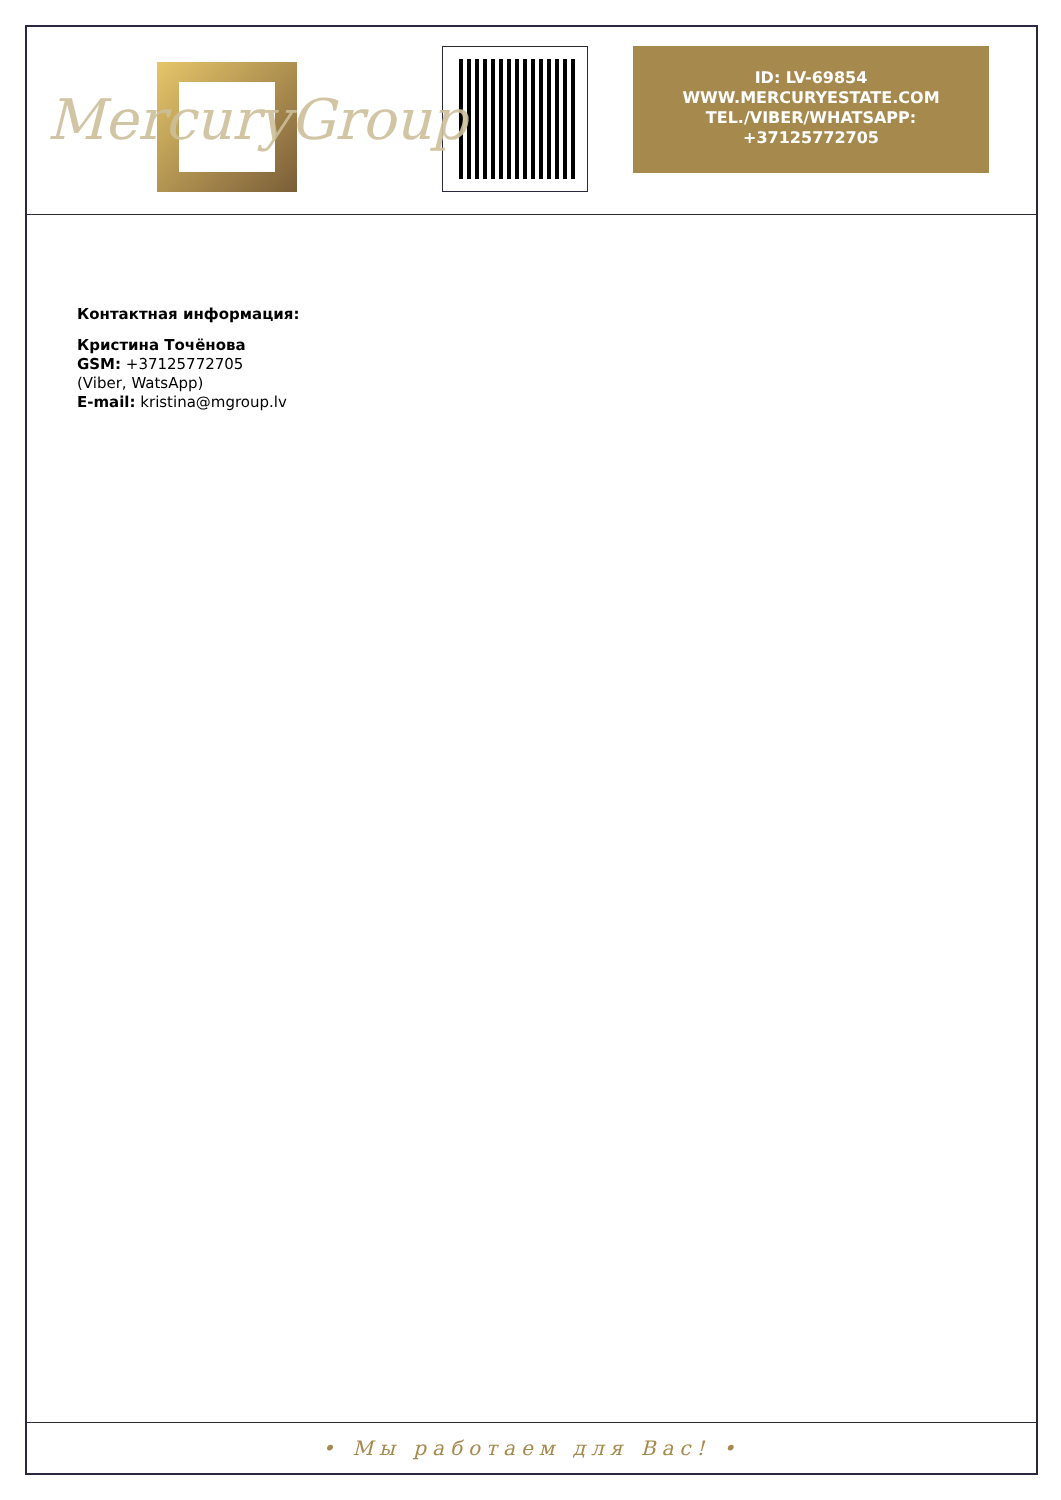MercuryGroup
ID: LV-69854
WWW.MERCURYESTATE.COM
TEL./VIBER/WHATSAPP:
+37125772705
Контактная информация:
Кристина Точёнова
GSM: +37125772705
(Viber, WatsApp)
E-mail: kristina@mgroup.lv
• Мы работаем для Вас! •